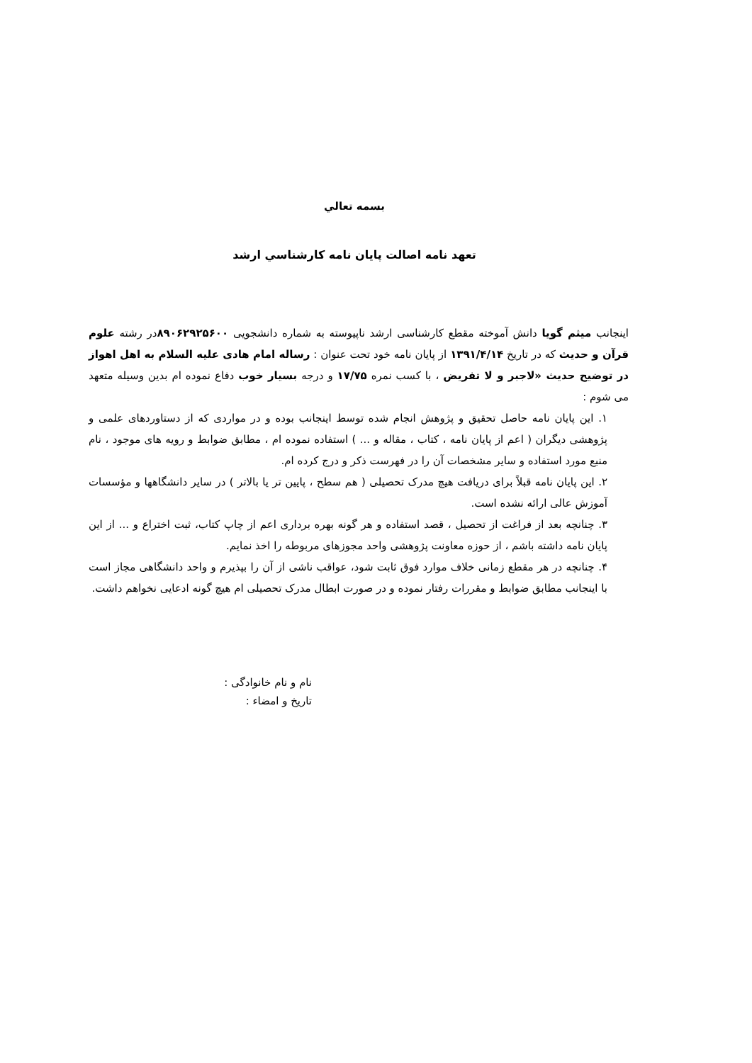بسمه تعالي
تعهد نامه اصالت پايان نامه كارشناسي ارشد
اینجانب میثم گویا دانش آموخته مقطع کارشناسی ارشد ناپیوسته به شماره دانشجویی ۸۹۰۶۲۹۲۵۶۰۰در رشته علوم قرآن و حدیث که در تاریخ ۱۳۹۱/۴/۱۴ از پایان نامه خود تحت عنوان : رساله امام هادی علیه السلام به اهل اهواز در توضیح حدیث «لاجبر و لا تفریض ، با کسب نمره ۱۷/۷۵ و درجه بسیار خوب دفاع نموده ام بدین وسیله متعهد می شوم :
۱. این پایان نامه حاصل تحقیق و پژوهش انجام شده توسط اینجانب بوده و در مواردی که از دستاوردهای علمی و پژوهشی دیگران ( اعم از پایان نامه ، کتاب ، مقاله و ... ) استفاده نموده ام ، مطابق ضوابط و رویه های موجود ، نام منبع مورد استفاده و سایر مشخصات آن را در فهرست ذکر و درج کرده ام.
۲. این پایان نامه قبلاً برای دریافت هیچ مدرک تحصیلی ( هم سطح ، پایین تر یا بالاتر ) در سایر دانشگاهها و مؤسسات آموزش عالی ارائه نشده است.
۳. چنانچه بعد از فراغت از تحصیل ، قصد استفاده و هر گونه بهره برداری اعم از چاپ کتاب، ثبت اختراع و ... از این پایان نامه داشته باشم ، از حوزه معاونت پژوهشی واحد مجوزهای مربوطه را اخذ نمایم.
۴. چنانچه در هر مقطع زمانی خلاف موارد فوق ثابت شود، عواقب ناشی از آن را بپذیرم و واحد دانشگاهی مجاز است با اینجانب مطابق ضوابط و مقررات رفتار نموده و در صورت ابطال مدرک تحصیلی ام هیچ گونه ادعایی نخواهم داشت.
نام و نام خانوادگی :
تاریخ و امضاء :